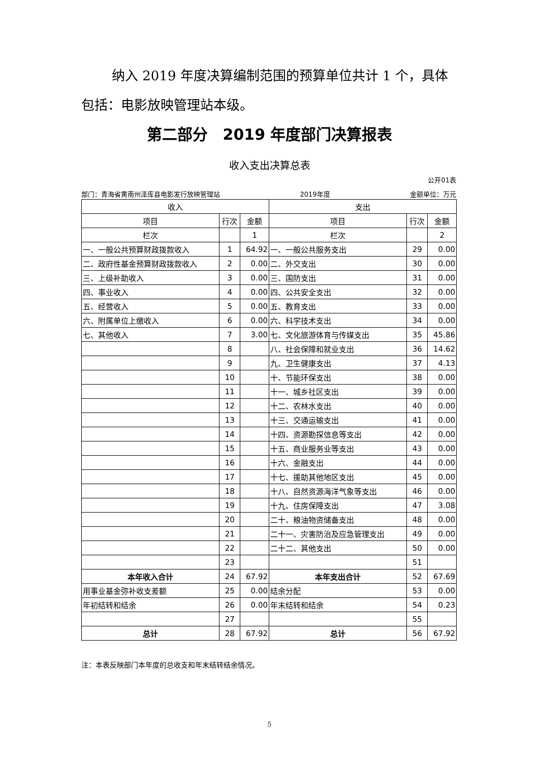纳入 2019 年度决算编制范围的预算单位共计 1 个，具体包括：电影放映管理站本级。
第二部分　2019 年度部门决算报表
收入支出决算总表
公开01表
部门：青海省黄南州泽库县电影发行放映管理站 2019年度 金额单位：万元
| 收入 | | | 支出 | | |
| --- | --- | --- | --- | --- | --- |
| 项目 | 行次 | 金额 | 项目 | 行次 | 金额 |
| 栏次 | | 1 | 栏次 | | 2 |
| 一、一般公共预算财政拨款收入 | 1 | 64.92 | 一、一般公共服务支出 | 29 | 0.00 |
| 二、政府性基金预算财政拨款收入 | 2 | 0.00 | 二、外交支出 | 30 | 0.00 |
| 三、上级补助收入 | 3 | 0.00 | 三、国防支出 | 31 | 0.00 |
| 四、事业收入 | 4 | 0.00 | 四、公共安全支出 | 32 | 0.00 |
| 五、经营收入 | 5 | 0.00 | 五、教育支出 | 33 | 0.00 |
| 六、附属单位上缴收入 | 6 | 0.00 | 六、科学技术支出 | 34 | 0.00 |
| 七、其他收入 | 7 | 3.00 | 七、文化旅游体育与传媒支出 | 35 | 45.86 |
| | 8 | | 八、社会保障和就业支出 | 36 | 14.62 |
| | 9 | | 九、卫生健康支出 | 37 | 4.13 |
| | 10 | | 十、节能环保支出 | 38 | 0.00 |
| | 11 | | 十一、城乡社区支出 | 39 | 0.00 |
| | 12 | | 十二、农林水支出 | 40 | 0.00 |
| | 13 | | 十三、交通运输支出 | 41 | 0.00 |
| | 14 | | 十四、资源勘探信息等支出 | 42 | 0.00 |
| | 15 | | 十五、商业服务业等支出 | 43 | 0.00 |
| | 16 | | 十六、金融支出 | 44 | 0.00 |
| | 17 | | 十七、援助其他地区支出 | 45 | 0.00 |
| | 18 | | 十八、自然资源海洋气象等支出 | 46 | 0.00 |
| | 19 | | 十九、住房保障支出 | 47 | 3.08 |
| | 20 | | 二十、粮油物资储备支出 | 48 | 0.00 |
| | 21 | | 二十一、灾害防治及应急管理支出 | 49 | 0.00 |
| | 22 | | 二十二、其他支出 | 50 | 0.00 |
| | 23 | | | 51 | |
| 本年收入合计 | 24 | 67.92 | 本年支出合计 | 52 | 67.69 |
| 用事业基金弥补收支差额 | 25 | 0.00 | 结余分配 | 53 | 0.00 |
| 年初结转和结余 | 26 | 0.00 | 年末结转和结余 | 54 | 0.23 |
| | 27 | | | 55 | |
| 总计 | 28 | 67.92 | 总计 | 56 | 67.92 |
注：本表反映部门本年度的总收支和年末结转结余情况。
5